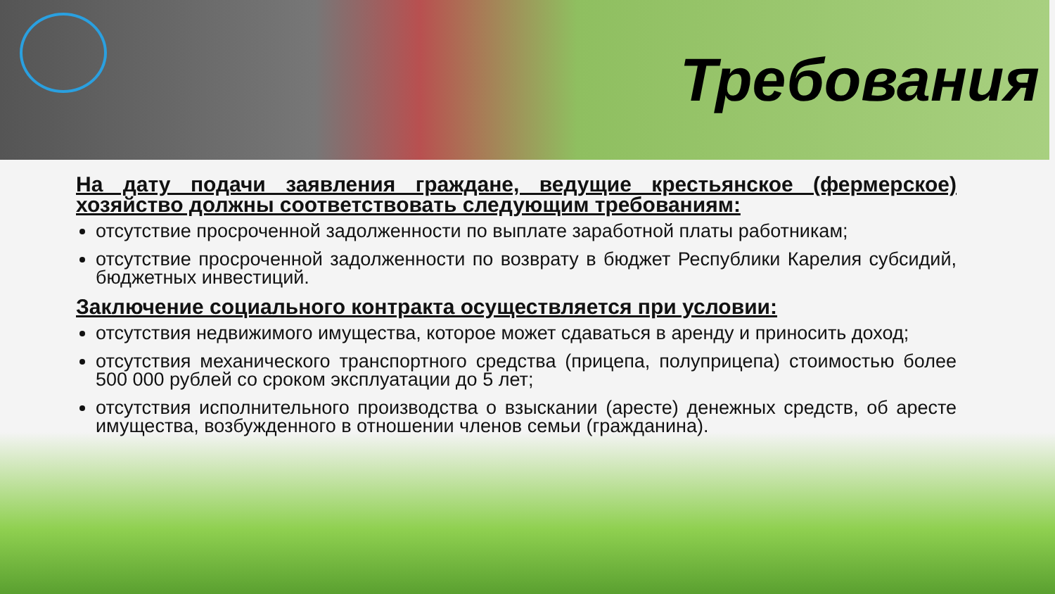Требования
На дату подачи заявления граждане, ведущие крестьянское (фермерское) хозяйство должны соответствовать следующим требованиям:
отсутствие просроченной задолженности по выплате заработной платы работникам;
отсутствие просроченной задолженности по возврату в бюджет Республики Карелия субсидий, бюджетных инвестиций.
Заключение социального контракта осуществляется при условии:
отсутствия недвижимого имущества, которое может сдаваться в аренду и приносить доход;
отсутствия механического транспортного средства (прицепа, полуприцепа) стоимостью более 500 000 рублей со сроком эксплуатации до 5 лет;
отсутствия исполнительного производства о взыскании (аресте) денежных средств, об аресте имущества, возбужденного в отношении членов семьи (гражданина).